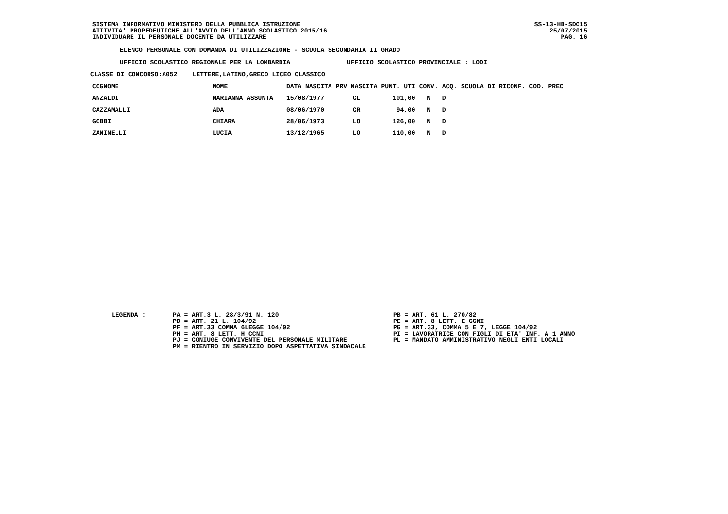SISTEMA INFORMATIVO MINISTERO DELLA PUBBLICA ISTRUZIONE
ATTIVITA' PROPEDEUTICHE ALL'AVVIO DELL'ANNO SCOLASTICO 2015/16
INDIVIDUARE IL PERSONALE DOCENTE DA UTILIZZARE
SS-13-HB-SDO15
25/07/2015
PAG. 16
ELENCO PERSONALE CON DOMANDA DI UTILIZZAZIONE - SCUOLA SECONDARIA II GRADO
UFFICIO SCOLASTICO REGIONALE PER LA LOMBARDIA UFFICIO SCOLASTICO PROVINCIALE : LODI
CLASSE DI CONCORSO:A052 LETTERE,LATINO,GRECO LICEO CLASSICO
| COGNOME | NOME | DATA NASCITA | PRV NASCITA | PUNT. UTI | CONV. | ACQ. | SCUOLA DI RICONF. | COD. PREC |
| --- | --- | --- | --- | --- | --- | --- | --- | --- |
| ANZALDI | MARIANNA ASSUNTA | 15/08/1977 | CL | 101,00 | N | D | | |
| CAZZAMALLI | ADA | 08/06/1970 | CR | 94,00 | N | D | | |
| GOBBI | CHIARA | 28/06/1973 | LO | 126,00 | N | D | | |
| ZANINELLI | LUCIA | 13/12/1965 | LO | 110,00 | N | D | | |
LEGENDA : PA = ART.3 L. 28/3/91 N. 120
PD = ART. 21 L. 104/92
PF = ART.33 COMMA 6LEGGE 104/92
PH = ART. 8 LETT. H CCNI
PJ = CONIUGE CONVIVENTE DEL PERSONALE MILITARE
PM = RIENTRO IN SERVIZIO DOPO ASPETTATIVA SINDACALE
PB = ART. 61 L. 270/82
PE = ART. 8 LETT. E CCNI
PG = ART.33, COMMA 5 E 7, LEGGE 104/92
PI = LAVORATRICE CON FIGLI DI ETA' INF. A 1 ANNO
PL = MANDATO AMMINISTRATIVO NEGLI ENTI LOCALI